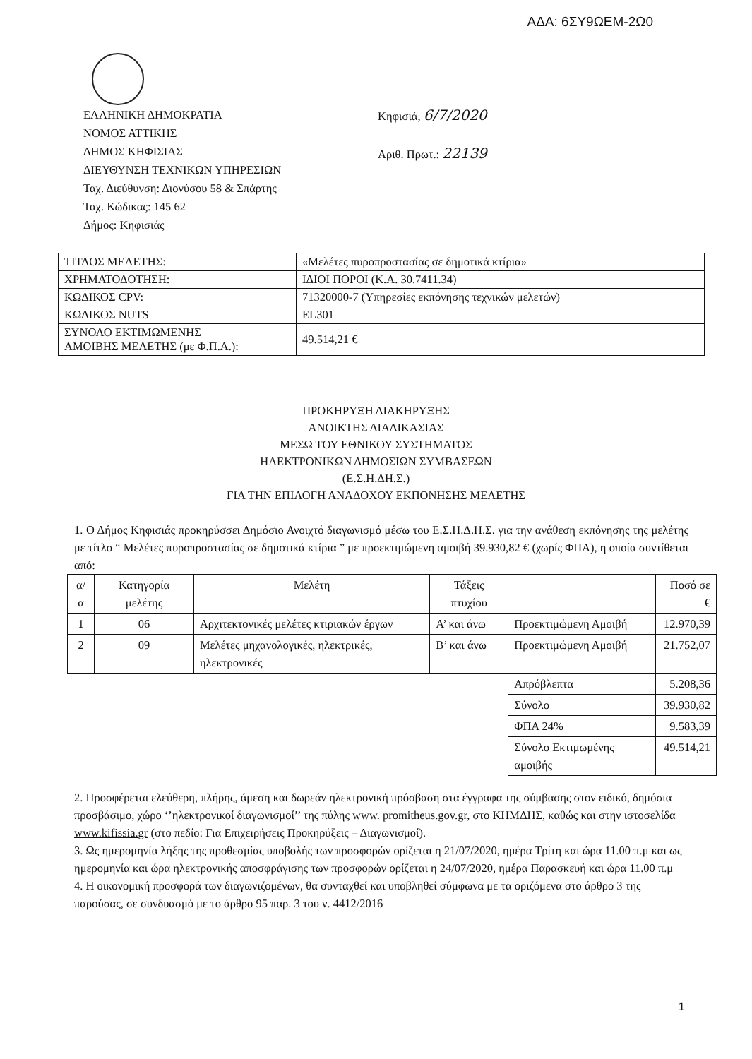ΑΔΑ: 6ΣΥ9ΩΕΜ-2Ω0
ΕΛΛΗΝΙΚΗ ΔΗΜΟΚΡΑΤΙΑ
ΝΟΜΟΣ ΑΤΤΙΚΗΣ
ΔΗΜΟΣ ΚΗΦΙΣΙΑΣ
ΔΙΕΥΘΥΝΣΗ ΤΕΧΝΙΚΩΝ ΥΠΗΡΕΣΙΩΝ
Ταχ. Διεύθυνση: Διονύσου 58 & Σπάρτης
Ταχ. Κώδικας: 145 62
Δήμος: Κηφισιάς
Κηφισιά, 6/7/2020
Αριθ. Πρωτ.: 22139
| ΤΙΤΛΟΣ ΜΕΛΕΤΗΣ: | «Μελέτες πυροπροστασίας σε δημοτικά κτίρια» |
| ΧΡΗΜΑΤΟΔΟΤΗΣΗ: | ΙΔΙΟΙ ΠΟΡΟΙ (Κ.Α. 30.7411.34) |
| ΚΩΔΙΚΟΣ CPV: | 71320000-7 (Υπηρεσίες εκπόνησης τεχνικών μελετών) |
| ΚΩΔΙΚΟΣ NUTS | EL301 |
| ΣΥΝΟΛΟ ΕΚΤΙΜΩΜΕΝΗΣ ΑΜΟΙΒΗΣ ΜΕΛΕΤΗΣ (με Φ.Π.Α.): | 49.514,21 € |
ΠΡΟΚΗΡΥΞΗ ΔΙΑΚΗΡΥΞΗΣ
ΑΝΟΙΚΤΗΣ ΔΙΑΔΙΚΑΣΙΑΣ
ΜΕΣΩ ΤΟΥ ΕΘΝΙΚΟΥ ΣΥΣΤΗΜΑΤΟΣ
ΗΛΕΚΤΡΟΝΙΚΩΝ ΔΗΜΟΣΙΩΝ ΣΥΜΒΑΣΕΩΝ
(Ε.Σ.Η.ΔΗ.Σ.)
ΓΙΑ ΤΗΝ ΕΠΙΛΟΓΗ ΑΝΑΔΟΧΟΥ ΕΚΠΟΝΗΣΗΣ ΜΕΛΕΤΗΣ
1. Ο Δήμος Κηφισιάς προκηρύσσει Δημόσιο Ανοιχτό διαγωνισμό μέσω του Ε.Σ.Η.Δ.Η.Σ. για την ανάθεση εκπόνησης της μελέτης με τίτλο “ Μελέτες πυροπροστασίας σε δημοτικά κτίρια ” με προεκτιμώμενη αμοιβή 39.930,82 € (χωρίς ΦΠΑ), η οποία συντίθεται από:
| α/α | Κατηγορία μελέτης | Μελέτη | Τάξεις πτυχίου | | Ποσό σε € |
| --- | --- | --- | --- | --- | --- |
| 1 | 06 | Αρχιτεκτονικές μελέτες κτιριακών έργων | Α’ και άνω | Προεκτιμώμενη Αμοιβή | 12.970,39 |
| 2 | 09 | Μελέτες μηχανολογικές, ηλεκτρικές, ηλεκτρονικές | Β’ και άνω | Προεκτιμώμενη Αμοιβή | 21.752,07 |
| | | | | Απρόβλεπτα | 5.208,36 |
| | | | | Σύνολο | 39.930,82 |
| | | | | ΦΠΑ 24% | 9.583,39 |
| | | | | Σύνολο Εκτιμωμένης αμοιβής | 49.514,21 |
2. Προσφέρεται ελεύθερη, πλήρης, άμεση και δωρεάν ηλεκτρονική πρόσβαση στα έγγραφα της σύμβασης στον ειδικό, δημόσια προσβάσιμο, χώρο ‘’ηλεκτρονικοί διαγωνισμοί’’ της πύλης www. promitheus.gov.gr, στο ΚΗΜΔΗΣ, καθώς και στην ιστοσελίδα www.kifissia.gr (στο πεδίο: Για Επιχειρήσεις Προκηρύξεις – Διαγωνισμοί).
3. Ως ημερομηνία λήξης της προθεσμίας υποβολής των προσφορών ορίζεται η 21/07/2020, ημέρα Τρίτη και ώρα 11.00 π.μ και ως ημερομηνία και ώρα ηλεκτρονικής αποσφράγισης των προσφορών ορίζεται η 24/07/2020, ημέρα Παρασκευή και ώρα 11.00 π.μ
4. Η οικονομική προσφορά των διαγωνιζομένων, θα συνταχθεί και υποβληθεί σύμφωνα με τα οριζόμενα στο άρθρο 3 της παρούσας, σε συνδυασμό με το άρθρο 95 παρ. 3 του ν. 4412/2016
1